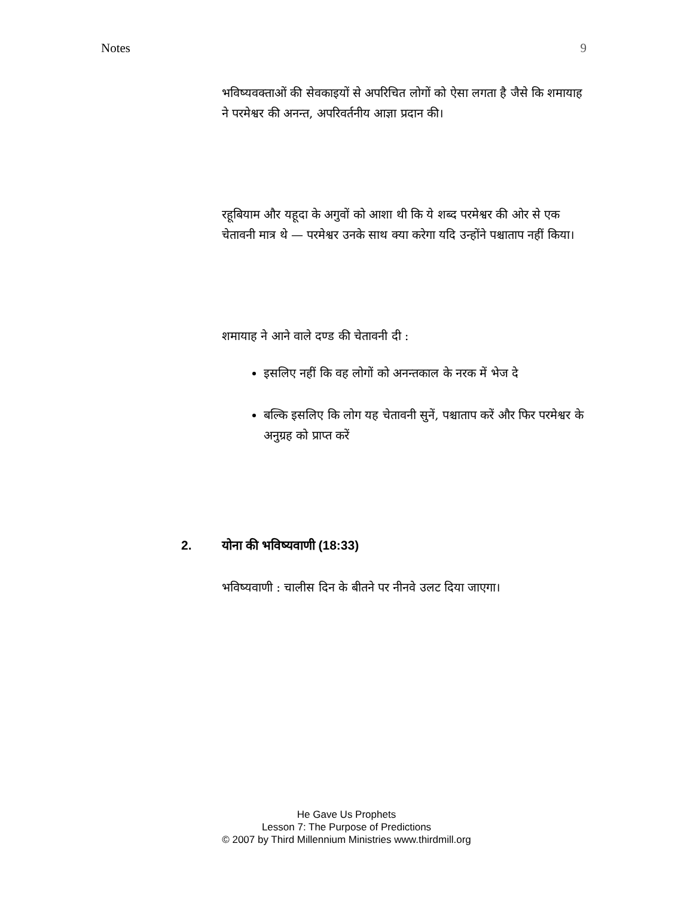Notes 9
भविष्यवक्ताओं की सेवकाइयों से अपरिचित लोगों को ऐसा लगता है जैसे कि शमायाह ने परमेश्वर की अनन्त, अपरिवर्तनीय आज्ञा प्रदान की।
रहूबियाम और यहूदा के अगुवों को आशा थी कि ये शब्द परमेश्वर की ओर से एक चेतावनी मात्र थे — परमेश्वर उनके साथ क्या करेगा यदि उन्होंने पश्चाताप नहीं किया।
शमायाह ने आने वाले दण्ड की चेतावनी दी :
इसलिए नहीं कि वह लोगों को अनन्तकाल के नरक में भेज दे
बल्कि इसलिए कि लोग यह चेतावनी सुनें, पश्चाताप करें और फिर परमेश्वर के अनुग्रह को प्राप्त करें
2. योना की भविष्यवाणी (18:33)
भविष्यवाणी : चालीस दिन के बीतने पर नीनवे उलट दिया जाएगा।
He Gave Us Prophets
Lesson 7: The Purpose of Predictions
© 2007 by Third Millennium Ministries www.thirdmill.org